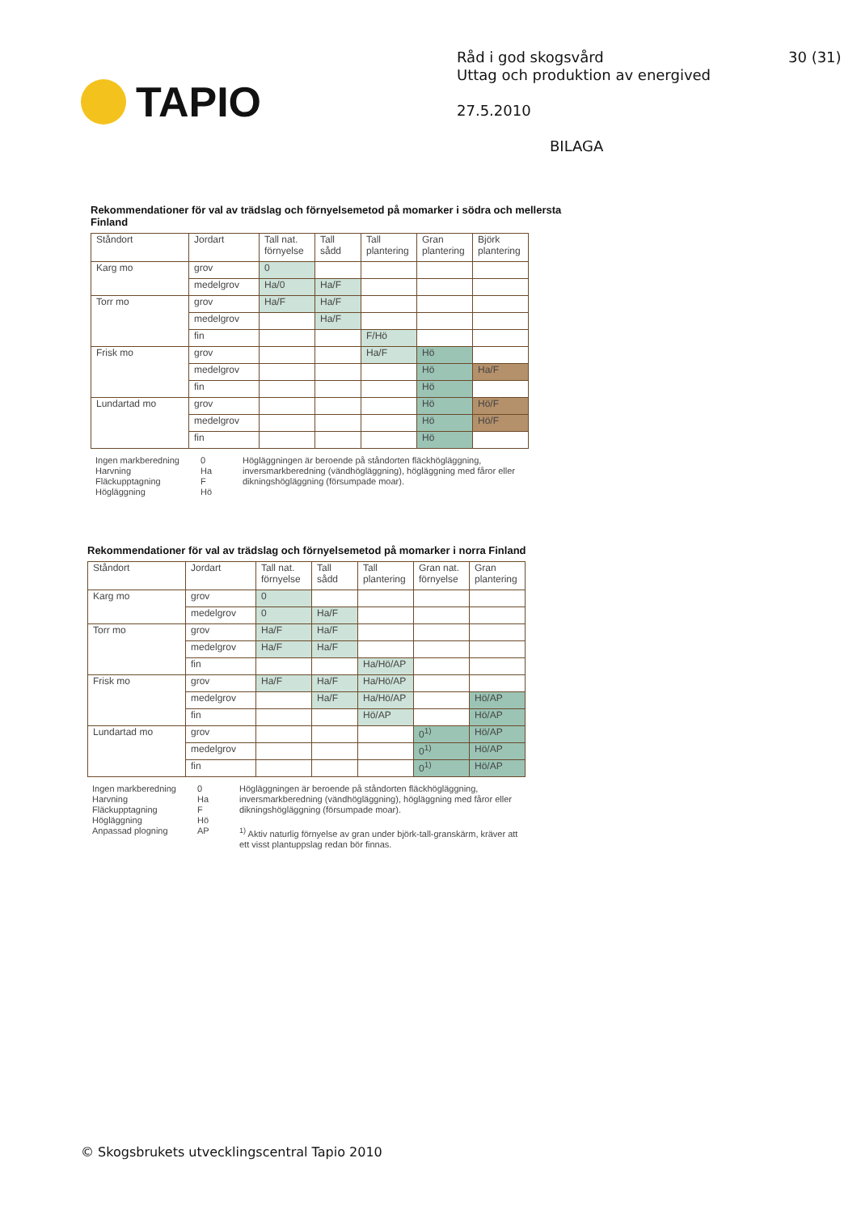TAPIO
Råd i god skogsvård
Uttag och produktion av energived
27.5.2010
BILAGA
30 (31)
Rekommendationer för val av trädslag och förnyelsemetod på momarker i södra och mellersta Finland
| Ståndort | Jordart | Tall nat. förnyelse | Tall sådd | Tall plantering | Gran plantering | Björk plantering |
| --- | --- | --- | --- | --- | --- | --- |
| Karg mo | grov | 0 | | | | |
| | medelgrov | Ha/0 | Ha/F | | | |
| Torr mo | grov | Ha/F | Ha/F | | | |
| | medelgrov | | Ha/F | | | |
| | fin | | | F/Hö | | |
| Frisk mo | grov | | | Ha/F | Hö | |
| | medelgrov | | | | Hö | Ha/F |
| | fin | | | | Hö | |
| Lundartad mo | grov | | | | Hö | Hö/F |
| | medelgrov | | | | Hö | Hö/F |
| | fin | | | | Hö | |
Ingen markberedning
Harvning
Fläckupptagning
Högläggning
0
Ha
F
Hö
Högläggningen är beroende på ståndorten fläckhögläggning, inversmarkberedning (vändhögläggning), högläggning med fåror eller dikningshögläggning (försumpade moar).
Rekommendationer för val av trädslag och förnyelsemetod på momarker i norra Finland
| Ståndort | Jordart | Tall nat. förnyelse | Tall sådd | Tall plantering | Gran nat. förnyelse | Gran plantering |
| --- | --- | --- | --- | --- | --- | --- |
| Karg mo | grov | 0 | | | | |
| | medelgrov | 0 | Ha/F | | | |
| Torr mo | grov | Ha/F | Ha/F | | | |
| | medelgrov | Ha/F | Ha/F | | | |
| | fin | | | Ha/Hö/AP | | |
| Frisk mo | grov | Ha/F | Ha/F | Ha/Hö/AP | | |
| | medelgrov | | Ha/F | Ha/Hö/AP | | Hö/AP |
| | fin | | | Hö/AP | | Hö/AP |
| Lundartad mo | grov | | | | 0<sup>1)</sup> | Hö/AP |
| | medelgrov | | | | 0<sup>1)</sup> | Hö/AP |
| | fin | | | | 0<sup>1)</sup> | Hö/AP |
Ingen markberedning
Harvning
Fläckupptagning
Högläggning
Anpassad plogning
0
Ha
F
Hö
AP
Högläggningen är beroende på ståndorten fläckhögläggning, inversmarkberedning (vändhögläggning), högläggning med fåror eller dikningshögläggning (försumpade moar).
<sup>1)</sup> Aktiv naturlig förnyelse av gran under björk-tall-granskärm, kräver att ett visst plantuppslag redan bör finnas.
© Skogsbrukets utvecklingscentral Tapio 2010